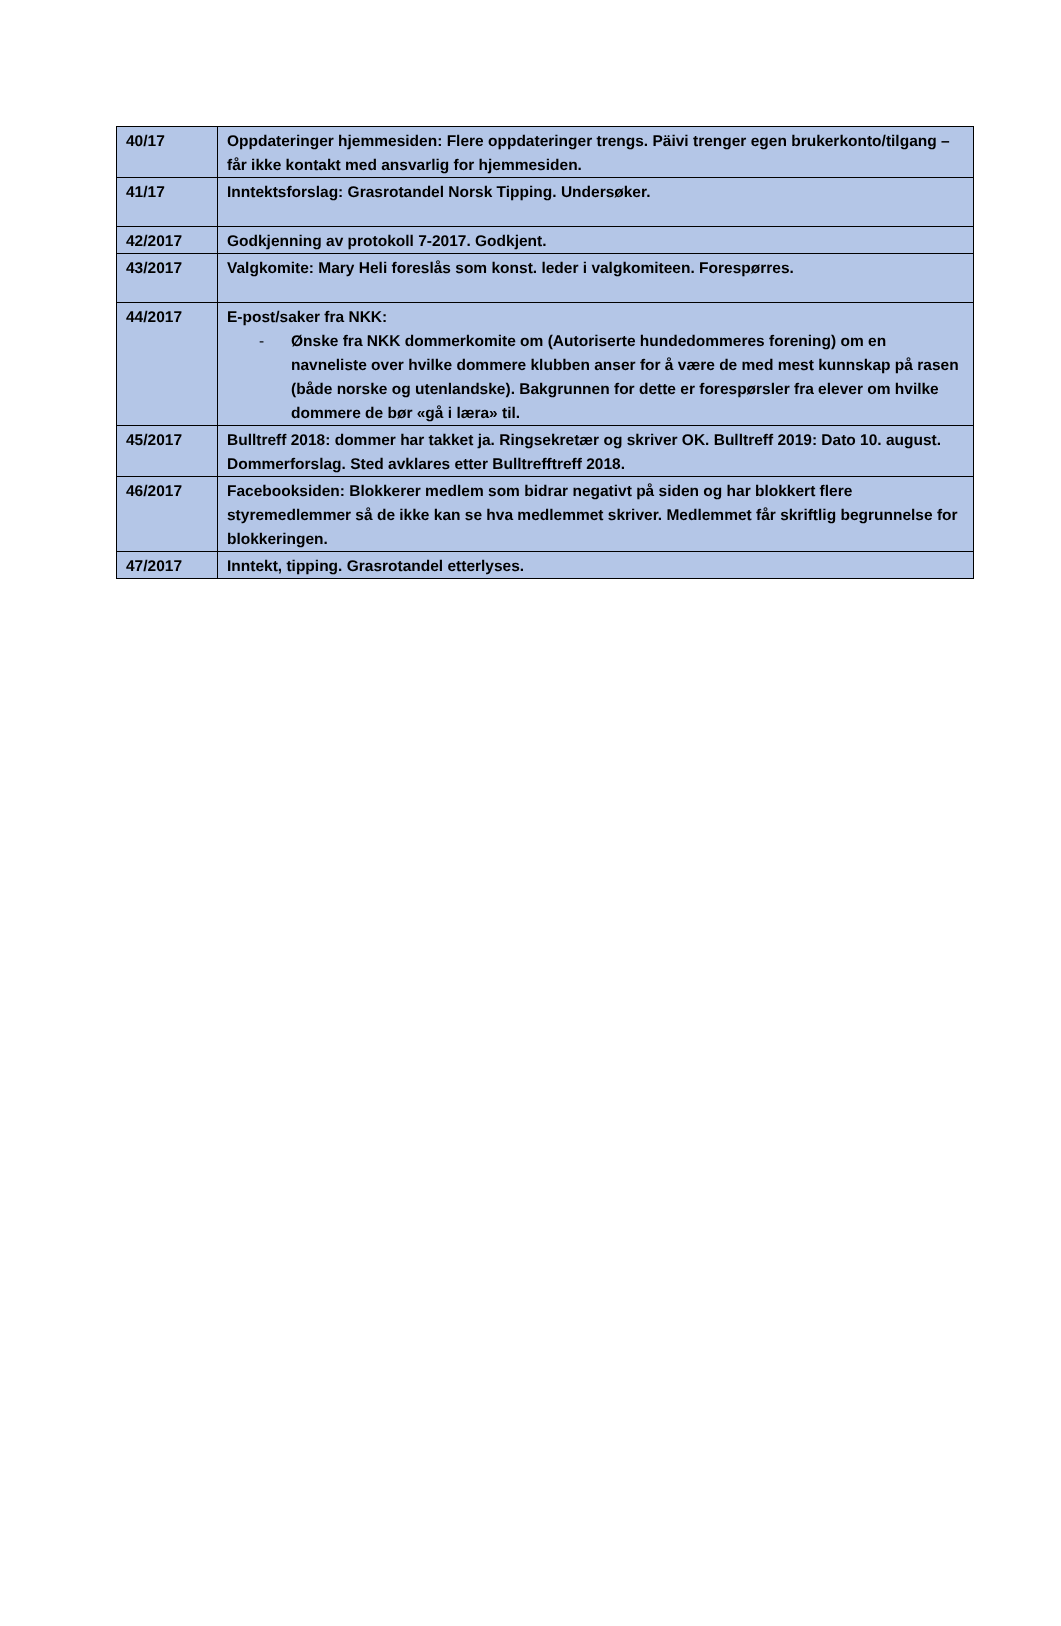| 40/17 | Oppdateringer hjemmesiden: Flere oppdateringer trengs. Päivi trenger egen brukerkonto/tilgang – får ikke kontakt med ansvarlig for hjemmesiden. |
| 41/17 | Inntektsforslag: Grasrotandel Norsk Tipping. Undersøker. |
| 42/2017 | Godkjenning av protokoll 7-2017. Godkjent. |
| 43/2017 | Valgkomite: Mary Heli foreslås som konst. leder i valgkomiteen. Forespørres. |
| 44/2017 | E-post/saker fra NKK: - Ønske fra NKK dommerkomite om (Autoriserte hundedommeres forening) om en navneliste over hvilke dommere klubben anser for å være de med mest kunnskap på rasen (både norske og utenlandske). Bakgrunnen for dette er forespørsler fra elever om hvilke dommere de bør «gå i læra» til. |
| 45/2017 | Bulltreff 2018: dommer har takket ja. Ringsekretær og skriver OK. Bulltreff 2019: Dato 10. august. Dommerforslag. Sted avklares etter Bulltrefftreff 2018. |
| 46/2017 | Facebooksiden: Blokkerer medlem som bidrar negativt på siden og har blokkert flere styremedlemmer så de ikke kan se hva medlemmet skriver. Medlemmet får skriftlig begrunnelse for blokkeringen. |
| 47/2017 | Inntekt, tipping. Grasrotandel etterlyses. |